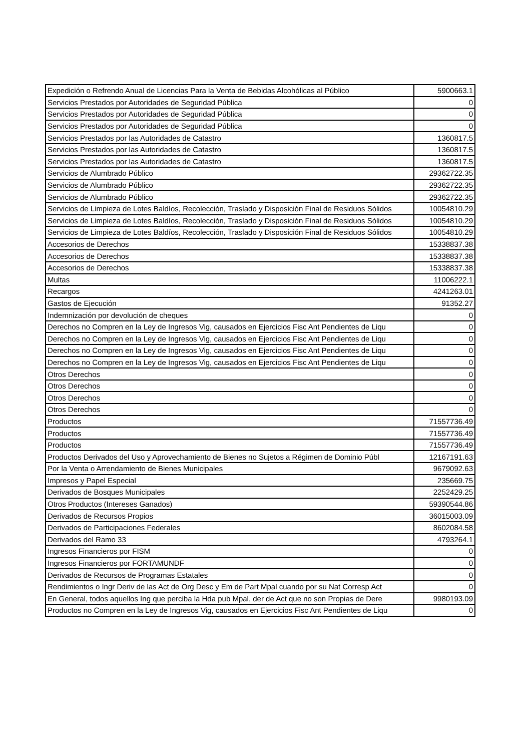| Expedición o Refrendo Anual de Licencias Para la Venta de Bebidas Alcohólicas al Público | 5900663.1 |
| Servicios Prestados por Autoridades de Seguridad Pública | 0 |
| Servicios Prestados por Autoridades de Seguridad Pública | 0 |
| Servicios Prestados por Autoridades de Seguridad Pública | 0 |
| Servicios Prestados por las Autoridades de Catastro | 1360817.5 |
| Servicios Prestados por las Autoridades de Catastro | 1360817.5 |
| Servicios Prestados por las Autoridades de Catastro | 1360817.5 |
| Servicios de Alumbrado Público | 29362722.35 |
| Servicios de Alumbrado Público | 29362722.35 |
| Servicios de Alumbrado Público | 29362722.35 |
| Servicios de Limpieza de Lotes Baldíos, Recolección, Traslado y Disposición Final de Residuos Sólidos | 10054810.29 |
| Servicios de Limpieza de Lotes Baldíos, Recolección, Traslado y Disposición Final de Residuos Sólidos | 10054810.29 |
| Servicios de Limpieza de Lotes Baldíos, Recolección, Traslado y Disposición Final de Residuos Sólidos | 10054810.29 |
| Accesorios de Derechos | 15338837.38 |
| Accesorios de Derechos | 15338837.38 |
| Accesorios de Derechos | 15338837.38 |
| Multas | 11006222.1 |
| Recargos | 4241263.01 |
| Gastos de Ejecución | 91352.27 |
| Indemnización por devolución de cheques | 0 |
| Derechos no Compren en la Ley de Ingresos Vig, causados en Ejercicios Fisc Ant Pendientes de Liqu | 0 |
| Derechos no Compren en la Ley de Ingresos Vig, causados en Ejercicios Fisc Ant Pendientes de Liqu | 0 |
| Derechos no Compren en la Ley de Ingresos Vig, causados en Ejercicios Fisc Ant Pendientes de Liqu | 0 |
| Derechos no Compren en la Ley de Ingresos Vig, causados en Ejercicios Fisc Ant Pendientes de Liqu | 0 |
| Otros Derechos | 0 |
| Otros Derechos | 0 |
| Otros Derechos | 0 |
| Otros Derechos | 0 |
| Productos | 71557736.49 |
| Productos | 71557736.49 |
| Productos | 71557736.49 |
| Productos Derivados del Uso y Aprovechamiento de Bienes no Sujetos a Régimen de Dominio Públ | 12167191.63 |
| Por la Venta o Arrendamiento de Bienes Municipales | 9679092.63 |
| Impresos y Papel Especial | 235669.75 |
| Derivados de Bosques Municipales | 2252429.25 |
| Otros Productos (Intereses Ganados) | 59390544.86 |
| Derivados de Recursos Propios | 36015003.09 |
| Derivados de Participaciones Federales | 8602084.58 |
| Derivados del Ramo 33 | 4793264.1 |
| Ingresos Financieros por FISM | 0 |
| Ingresos Financieros por FORTAMUNDF | 0 |
| Derivados de Recursos de Programas Estatales | 0 |
| Rendimientos o Ingr Deriv de las Act de Org Desc y Em de Part Mpal cuando por su Nat Corresp Act | 0 |
| En General, todos aquellos Ing que perciba la Hda pub Mpal, der de Act que no son Propias de Dere | 9980193.09 |
| Productos no Compren en la Ley de Ingresos Vig, causados en Ejercicios Fisc Ant Pendientes de Liqu | 0 |